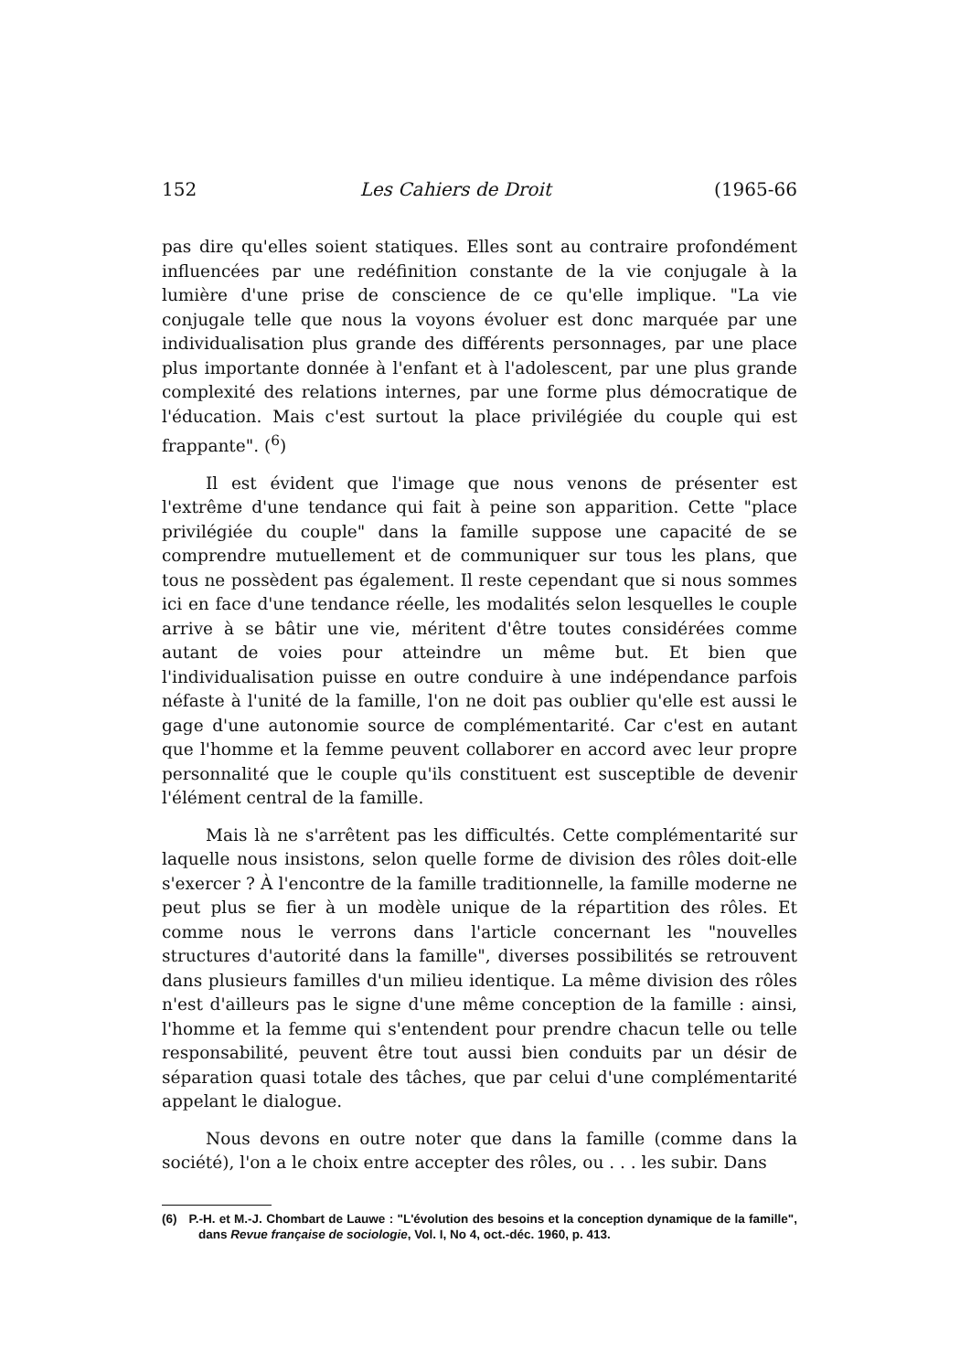152 Les Cahiers de Droit (1965-66
pas dire qu'elles soient statiques. Elles sont au contraire profondément influencées par une redéfinition constante de la vie conjugale à la lumière d'une prise de conscience de ce qu'elle implique. "La vie conjugale telle que nous la voyons évoluer est donc marquée par une individualisation plus grande des différents personnages, par une place plus importante donnée à l'enfant et à l'adolescent, par une plus grande complexité des relations internes, par une forme plus démocratique de l'éducation. Mais c'est surtout la place privilégiée du couple qui est frappante". (<sup>6</sup>)
Il est évident que l'image que nous venons de présenter est l'extrême d'une tendance qui fait à peine son apparition. Cette "place privilégiée du couple" dans la famille suppose une capacité de se comprendre mutuellement et de communiquer sur tous les plans, que tous ne possèdent pas également. Il reste cependant que si nous sommes ici en face d'une tendance réelle, les modalités selon lesquelles le couple arrive à se bâtir une vie, méritent d'être toutes considérées comme autant de voies pour atteindre un même but. Et bien que l'individualisation puisse en outre conduire à une indépendance parfois néfaste à l'unité de la famille, l'on ne doit pas oublier qu'elle est aussi le gage d'une autonomie source de complémentarité. Car c'est en autant que l'homme et la femme peuvent collaborer en accord avec leur propre personnalité que le couple qu'ils constituent est susceptible de devenir l'élément central de la famille.
Mais là ne s'arrêtent pas les difficultés. Cette complémentarité sur laquelle nous insistons, selon quelle forme de division des rôles doit-elle s'exercer ? À l'encontre de la famille traditionnelle, la famille moderne ne peut plus se fier à un modèle unique de la répartition des rôles. Et comme nous le verrons dans l'article concernant les "nouvelles structures d'autorité dans la famille", diverses possibilités se retrouvent dans plusieurs familles d'un milieu identique. La même division des rôles n'est d'ailleurs pas le signe d'une même conception de la famille : ainsi, l'homme et la femme qui s'entendent pour prendre chacun telle ou telle responsabilité, peuvent être tout aussi bien conduits par un désir de séparation quasi totale des tâches, que par celui d'une complémentarité appelant le dialogue.
Nous devons en outre noter que dans la famille (comme dans la société), l'on a le choix entre accepter des rôles, ou . . . les subir. Dans
(6) P.-H. et M.-J. Chombart de Lauwe : "L'évolution des besoins et la conception dynamique de la famille", dans Revue française de sociologie, Vol. I, No 4, oct.-déc. 1960, p. 413.